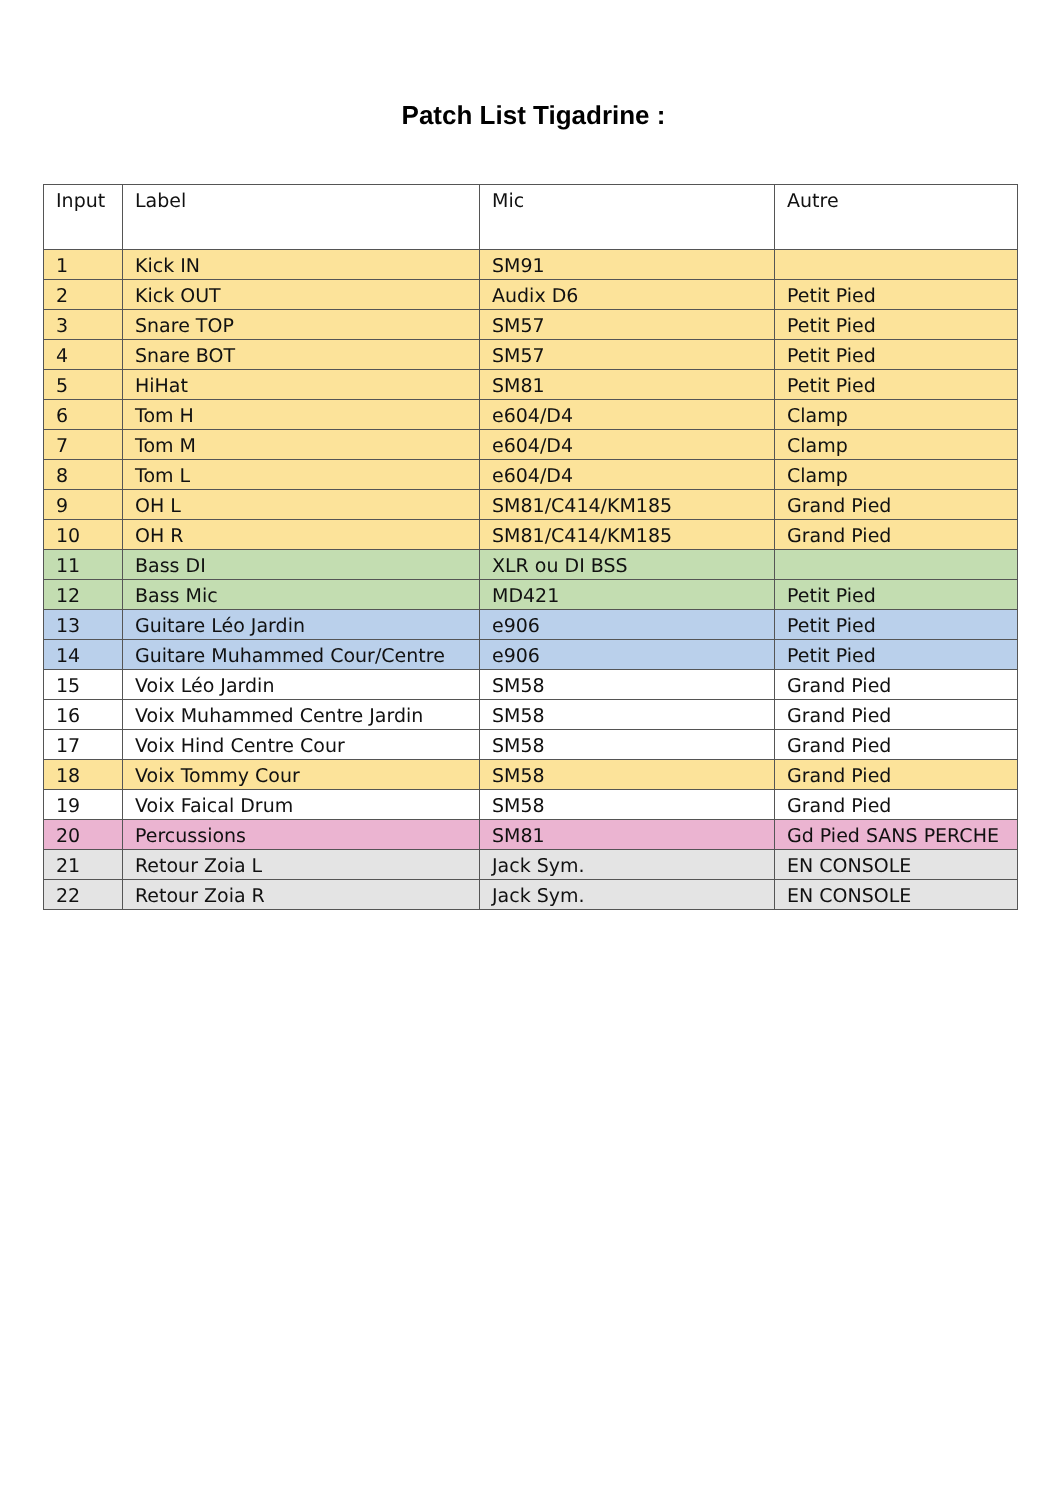Patch List Tigadrine :
| Input | Label | Mic | Autre |
| --- | --- | --- | --- |
| 1 | Kick IN | SM91 | |
| 2 | Kick OUT | Audix D6 | Petit Pied |
| 3 | Snare TOP | SM57 | Petit Pied |
| 4 | Snare BOT | SM57 | Petit Pied |
| 5 | HiHat | SM81 | Petit Pied |
| 6 | Tom H | e604/D4 | Clamp |
| 7 | Tom M | e604/D4 | Clamp |
| 8 | Tom L | e604/D4 | Clamp |
| 9 | OH L | SM81/C414/KM185 | Grand Pied |
| 10 | OH R | SM81/C414/KM185 | Grand Pied |
| 11 | Bass DI | XLR ou DI BSS | |
| 12 | Bass Mic | MD421 | Petit Pied |
| 13 | Guitare Léo Jardin | e906 | Petit Pied |
| 14 | Guitare Muhammed Cour/Centre | e906 | Petit Pied |
| 15 | Voix Léo Jardin | SM58 | Grand Pied |
| 16 | Voix Muhammed Centre Jardin | SM58 | Grand Pied |
| 17 | Voix Hind Centre Cour | SM58 | Grand Pied |
| 18 | Voix Tommy Cour | SM58 | Grand Pied |
| 19 | Voix Faical Drum | SM58 | Grand Pied |
| 20 | Percussions | SM81 | Gd Pied SANS PERCHE |
| 21 | Retour Zoia L | Jack Sym. | EN CONSOLE |
| 22 | Retour Zoia R | Jack Sym. | EN CONSOLE |